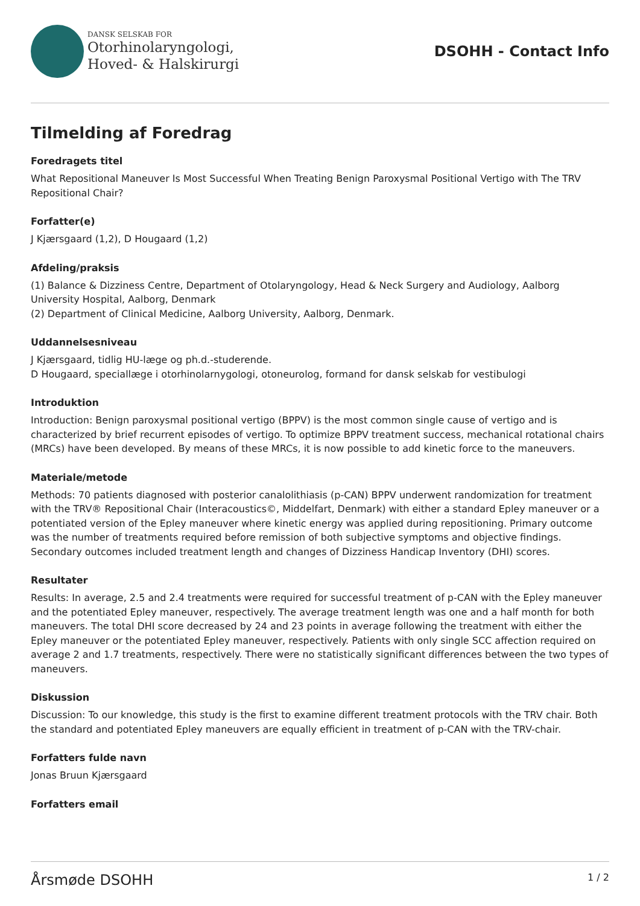DANSK SELSKAB FOR
Otorhinolaryngologi,
Hoved- & Halskirurgi
DSOHH - Contact Info
Tilmelding af Foredrag
Foredragets titel
What Repositional Maneuver Is Most Successful When Treating Benign Paroxysmal Positional Vertigo with The TRV Repositional Chair?
Forfatter(e)
J Kjærsgaard (1,2), D Hougaard (1,2)
Afdeling/praksis
(1) Balance & Dizziness Centre, Department of Otolaryngology, Head & Neck Surgery and Audiology, Aalborg University Hospital, Aalborg, Denmark
(2) Department of Clinical Medicine, Aalborg University, Aalborg, Denmark.
Uddannelsesniveau
J Kjærsgaard, tidlig HU-læge og ph.d.-studerende.
D Hougaard, speciallæge i otorhinolarnygologi, otoneurolog, formand for dansk selskab for vestibulogi
Introduktion
Introduction: Benign paroxysmal positional vertigo (BPPV) is the most common single cause of vertigo and is characterized by brief recurrent episodes of vertigo. To optimize BPPV treatment success, mechanical rotational chairs (MRCs) have been developed. By means of these MRCs, it is now possible to add kinetic force to the maneuvers.
Materiale/metode
Methods: 70 patients diagnosed with posterior canalolithiasis (p-CAN) BPPV underwent randomization for treatment with the TRV® Repositional Chair (Interacoustics©, Middelfart, Denmark) with either a standard Epley maneuver or a potentiated version of the Epley maneuver where kinetic energy was applied during repositioning. Primary outcome was the number of treatments required before remission of both subjective symptoms and objective findings. Secondary outcomes included treatment length and changes of Dizziness Handicap Inventory (DHI) scores.
Resultater
Results: In average, 2.5 and 2.4 treatments were required for successful treatment of p-CAN with the Epley maneuver and the potentiated Epley maneuver, respectively. The average treatment length was one and a half month for both maneuvers. The total DHI score decreased by 24 and 23 points in average following the treatment with either the Epley maneuver or the potentiated Epley maneuver, respectively. Patients with only single SCC affection required on average 2 and 1.7 treatments, respectively. There were no statistically significant differences between the two types of maneuvers.
Diskussion
Discussion: To our knowledge, this study is the first to examine different treatment protocols with the TRV chair. Both the standard and potentiated Epley maneuvers are equally efficient in treatment of p-CAN with the TRV-chair.
Forfatters fulde navn
Jonas Bruun Kjærsgaard
Forfatters email
Årsmøde DSOHH 1 / 2